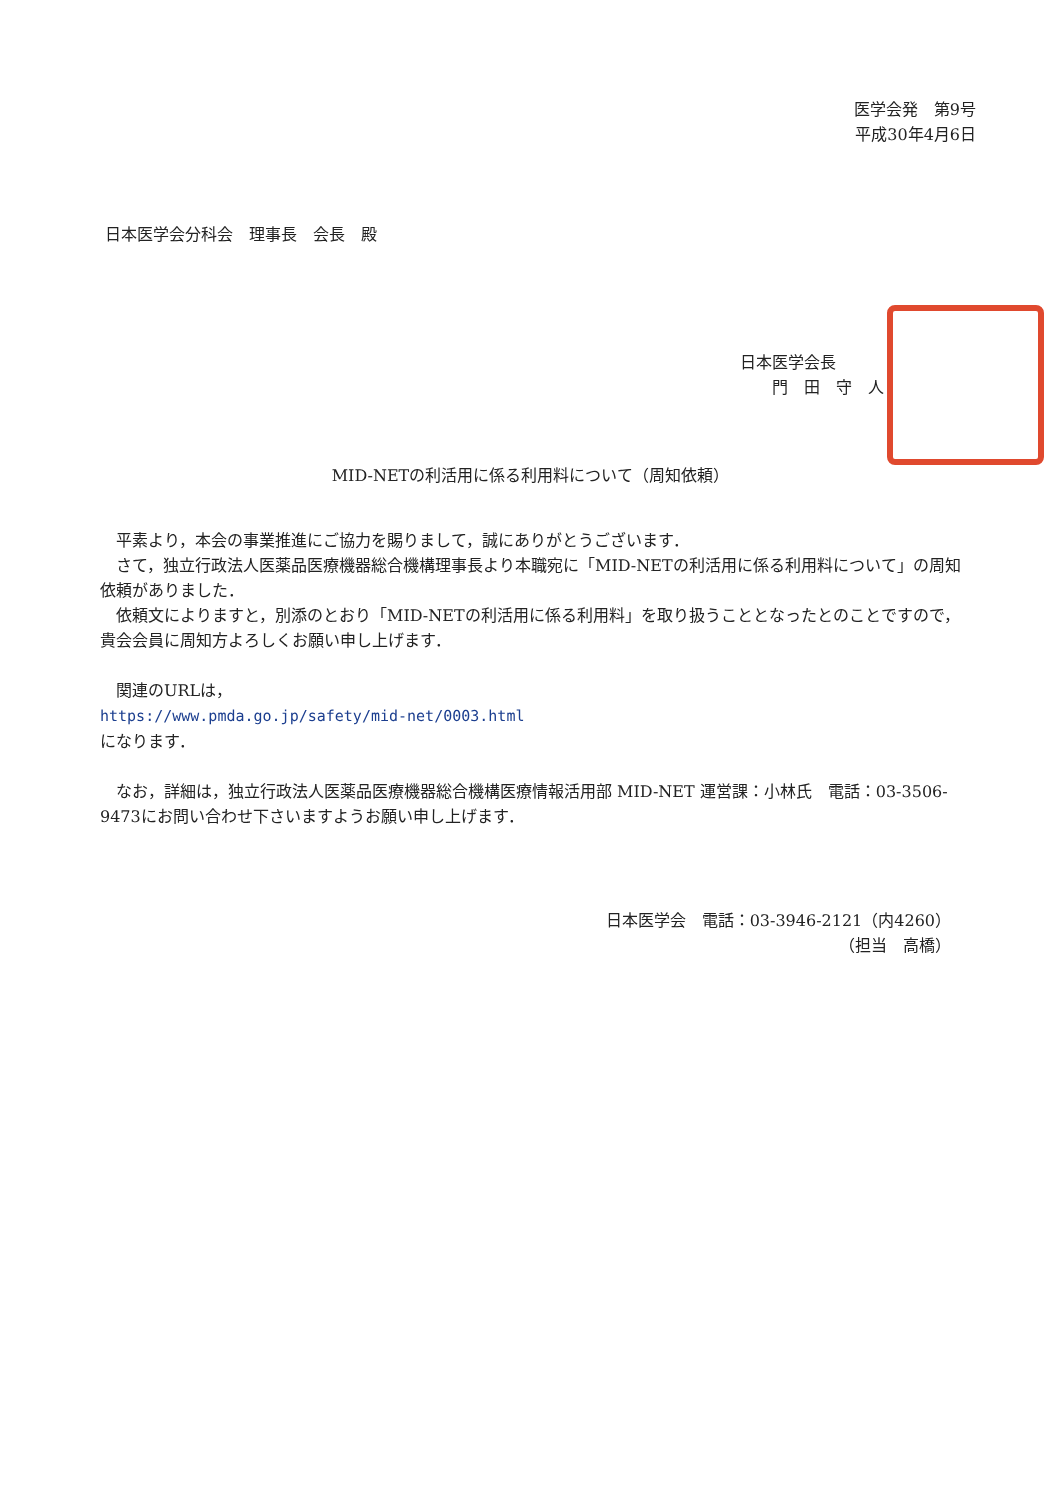医学会発　第9号
平成30年4月6日
日本医学会分科会　理事長　会長　殿
日本医学会長
　　門　田　守　人
MID-NETの利活用に係る利用料について（周知依頼）
　平素より，本会の事業推進にご協力を賜りまして，誠にありがとうございます．
　さて，独立行政法人医薬品医療機器総合機構理事長より本職宛に「MID-NETの利活用に係る利用料について」の周知依頼がありました．
　依頼文によりますと，別添のとおり「MID-NETの利活用に係る利用料」を取り扱うこととなったとのことですので，貴会会員に周知方よろしくお願い申し上げます．
　関連のURLは，
https://www.pmda.go.jp/safety/mid-net/0003.html
になります．
　なお，詳細は，独立行政法人医薬品医療機器総合機構医療情報活用部 MID-NET 運営課：小林氏　電話：03-3506-9473にお問い合わせ下さいますようお願い申し上げます．
日本医学会　電話：03-3946-2121（内4260）
（担当　高橋）